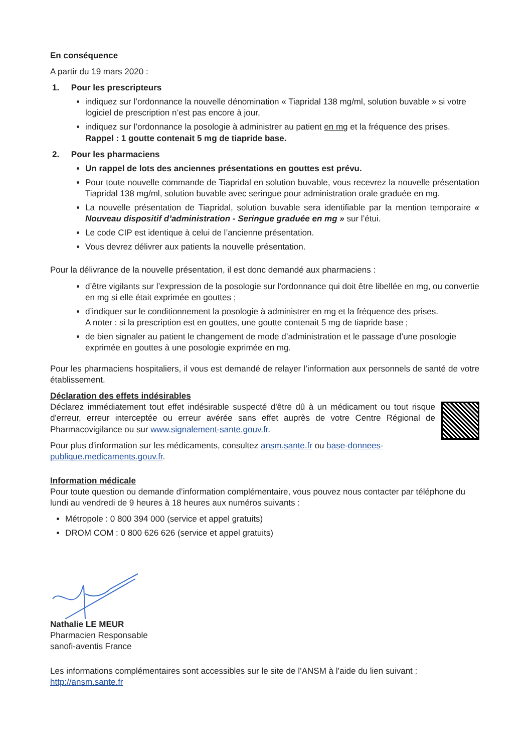En conséquence
A partir du 19 mars 2020 :
1. Pour les prescripteurs
indiquez sur l’ordonnance la nouvelle dénomination « Tiapridal 138 mg/ml, solution buvable » si votre logiciel de prescription n’est pas encore à jour,
indiquez sur l’ordonnance la posologie à administrer au patient en mg et la fréquence des prises.
Rappel : 1 goutte contenait 5 mg de tiapride base.
2. Pour les pharmaciens
Un rappel de lots des anciennes présentations en gouttes est prévu.
Pour toute nouvelle commande de Tiapridal en solution buvable, vous recevrez la nouvelle présentation Tiapridal 138 mg/ml, solution buvable avec seringue pour administration orale graduée en mg.
La nouvelle présentation de Tiapridal, solution buvable sera identifiable par la mention temporaire « Nouveau dispositif d’administration - Seringue graduée en mg » sur l’étui.
Le code CIP est identique à celui de l’ancienne présentation.
Vous devrez délivrer aux patients la nouvelle présentation.
Pour la délivrance de la nouvelle présentation, il est donc demandé aux pharmaciens :
d’être vigilants sur l’expression de la posologie sur l'ordonnance qui doit être libellée en mg, ou convertie en mg si elle était exprimée en gouttes ;
d’indiquer sur le conditionnement la posologie à administrer en mg et la fréquence des prises.
A noter : si la prescription est en gouttes, une goutte contenait 5 mg de tiapride base ;
de bien signaler au patient le changement de mode d’administration et le passage d’une posologie exprimée en gouttes à une posologie exprimée en mg.
Pour les pharmaciens hospitaliers, il vous est demandé de relayer l’information aux personnels de santé de votre établissement.
Déclaration des effets indésirables
Déclarez immédiatement tout effet indésirable suspecté d'être dû à un médicament ou tout risque d'erreur, erreur interceptée ou erreur avérée sans effet auprès de votre Centre Régional de Pharmacovigilance ou sur www.signalement-sante.gouv.fr.
Pour plus d'information sur les médicaments, consultez ansm.sante.fr ou base-donnees-publique.medicaments.gouv.fr.
Information médicale
Pour toute question ou demande d’information complémentaire, vous pouvez nous contacter par téléphone du lundi au vendredi de 9 heures à 18 heures aux numéros suivants :
Métropole : 0 800 394 000 (service et appel gratuits)
DROM COM : 0 800 626 626 (service et appel gratuits)
Nathalie LE MEUR
Pharmacien Responsable
sanofi-aventis France
Les informations complémentaires sont accessibles sur le site de l’ANSM à l’aide du lien suivant : http://ansm.sante.fr